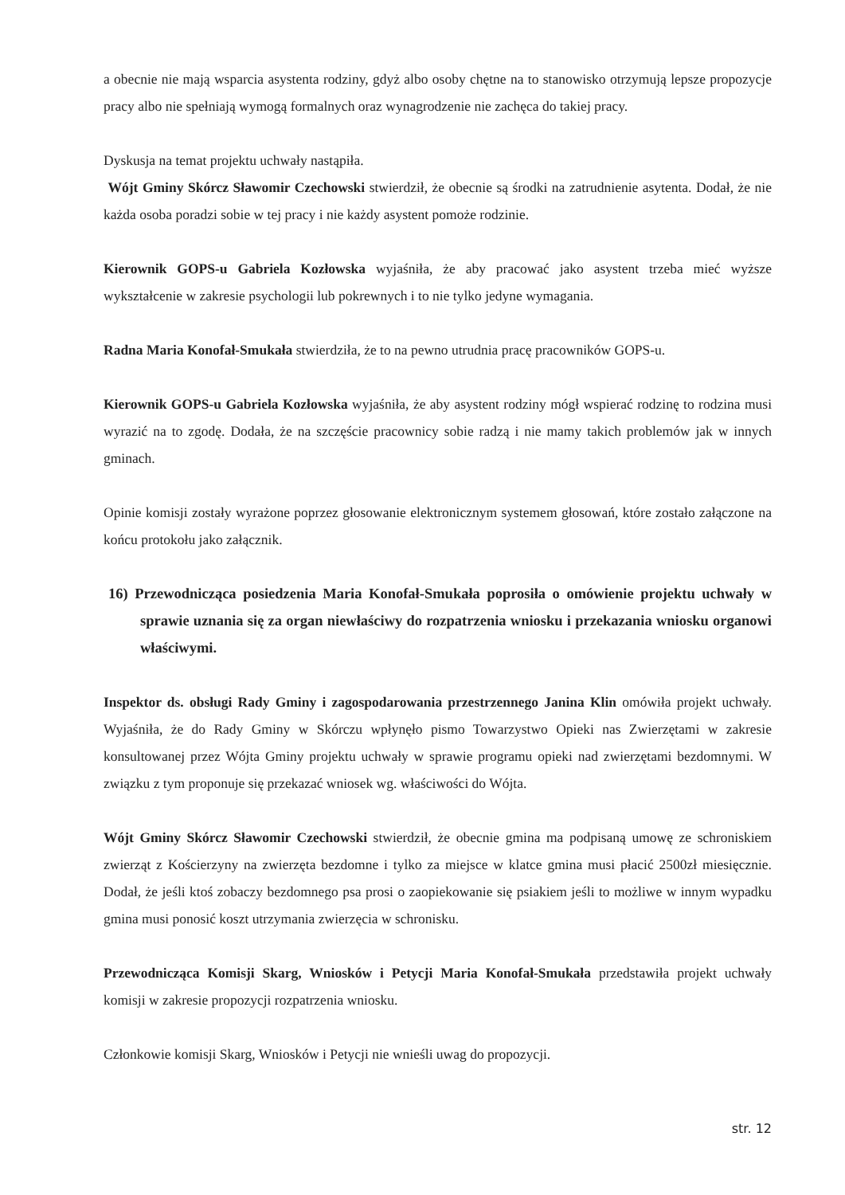a obecnie nie mają wsparcia asystenta rodziny, gdyż albo osoby chętne na to stanowisko otrzymują lepsze propozycje pracy albo nie spełniają wymogą formalnych oraz wynagrodzenie nie zachęca do takiej pracy.
Dyskusja na temat projektu uchwały nastąpiła.
Wójt Gminy Skórcz Sławomir Czechowski stwierdził, że obecnie są środki na zatrudnienie asytenta. Dodał, że nie każda osoba poradzi sobie w tej pracy i nie każdy asystent pomoże rodzinie.
Kierownik GOPS-u Gabriela Kozłowska wyjaśniła, że aby pracować jako asystent trzeba mieć wyższe wykształcenie w zakresie psychologii lub pokrewnych i to nie tylko jedyne wymagania.
Radna Maria Konofał-Smukała stwierdziła, że to na pewno utrudnia pracę pracowników GOPS-u.
Kierownik GOPS-u Gabriela Kozłowska wyjaśniła, że aby asystent rodziny mógł wspierać rodzinę to rodzina musi wyrazić na to zgodę. Dodała, że na szczęście pracownicy sobie radzą i nie mamy takich problemów jak w innych gminach.
Opinie komisji zostały wyrażone poprzez głosowanie elektronicznym systemem głosowań, które zostało załączone na końcu protokołu jako załącznik.
16) Przewodnicząca posiedzenia Maria Konofał-Smukała poprosiła o omówienie projektu uchwały w sprawie uznania się za organ niewłaściwy do rozpatrzenia wniosku i przekazania wniosku organowi właściwymi.
Inspektor ds. obsługi Rady Gminy i zagospodarowania przestrzennego Janina Klin omówiła projekt uchwały. Wyjaśniła, że do Rady Gminy w Skórczu wpłynęło pismo Towarzystwo Opieki nas Zwierzętami w zakresie konsultowanej przez Wójta Gminy projektu uchwały w sprawie programu opieki nad zwierzętami bezdomnymi. W związku z tym proponuje się przekazać wniosek wg. właściwości do Wójta.
Wójt Gminy Skórcz Sławomir Czechowski stwierdził, że obecnie gmina ma podpisaną umowę ze schroniskiem zwierząt z Kościerzyny na zwierzęta bezdomne i tylko za miejsce w klatce gmina musi płacić 2500zł miesięcznie. Dodał, że jeśli ktoś zobaczy bezdomnego psa prosi o zaopiekowanie się psiakiem jeśli to możliwe w innym wypadku gmina musi ponosić koszt utrzymania zwierzęcia w schronisku.
Przewodnicząca Komisji Skarg, Wniosków i Petycji Maria Konofał-Smukała przedstawiła projekt uchwały komisji w zakresie propozycji rozpatrzenia wniosku.
Członkowie komisji Skarg, Wniosków i Petycji nie wnieśli uwag do propozycji.
str. 12